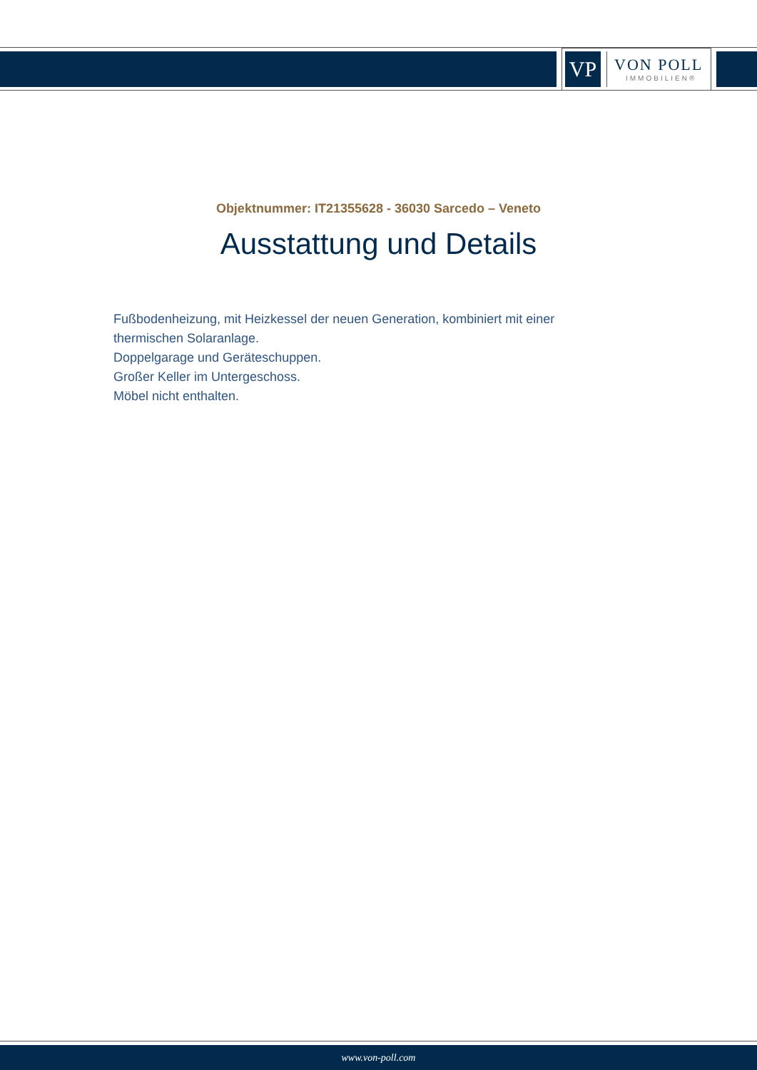VP
VON POLL
IMMOBILIEN®
Objektnummer: IT21355628 - 36030 Sarcedo – Veneto
Ausstattung und Details
Fußbodenheizung, mit Heizkessel der neuen Generation, kombiniert mit einer thermischen Solaranlage.
Doppelgarage und Geräteschuppen.
Großer Keller im Untergeschoss.
Möbel nicht enthalten.
www.von-poll.com